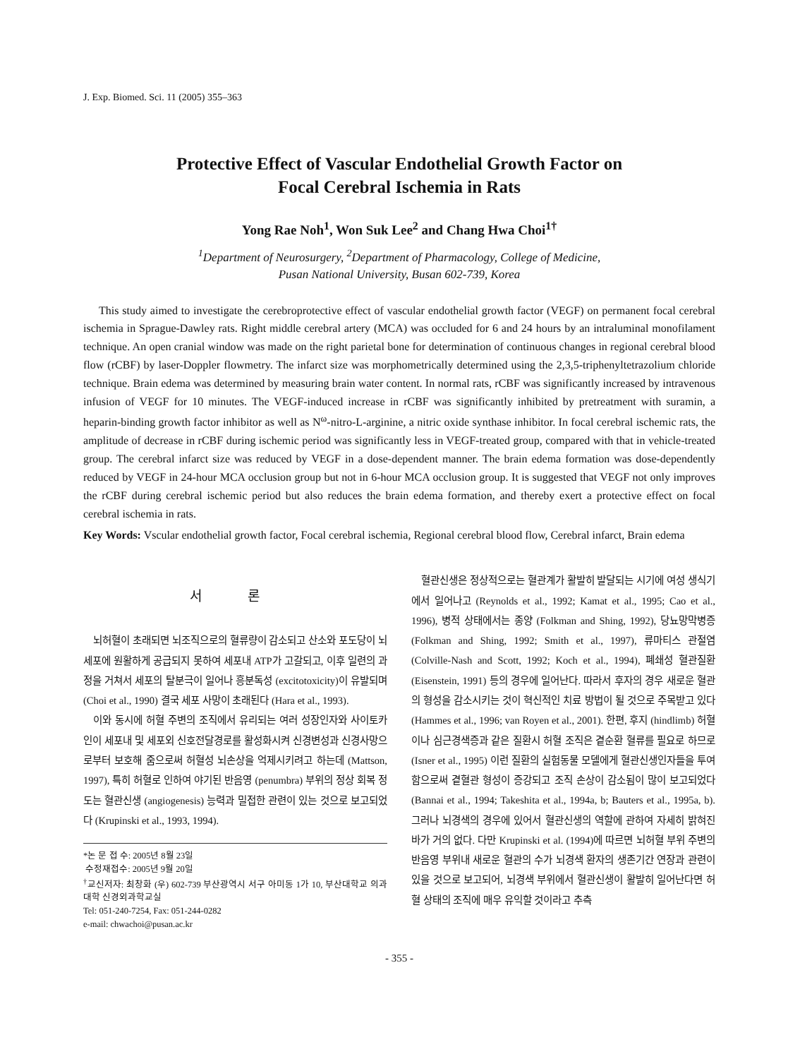J. Exp. Biomed. Sci. 11 (2005) 355–363
Protective Effect of Vascular Endothelial Growth Factor on
Focal Cerebral Ischemia in Rats
Yong Rae Noh<sup>1</sup>, Won Suk Lee<sup>2</sup> and Chang Hwa Choi<sup>1†</sup>
<sup>1</sup> Department of Neurosurgery, <sup>2</sup>Department of Pharmacology, College of Medicine,
Pusan National University, Busan 602-739, Korea
This study aimed to investigate the cerebroprotective effect of vascular endothelial growth factor (VEGF) on permanent focal cerebral ischemia in Sprague-Dawley rats. Right middle cerebral artery (MCA) was occluded for 6 and 24 hours by an intraluminal monofilament technique. An open cranial window was made on the right parietal bone for determination of continuous changes in regional cerebral blood flow (rCBF) by laser-Doppler flowmetry. The infarct size was morphometrically determined using the 2,3,5-triphenyltetrazolium chloride technique. Brain edema was determined by measuring brain water content. In normal rats, rCBF was significantly increased by intravenous infusion of VEGF for 10 minutes. The VEGF-induced increase in rCBF was significantly inhibited by pretreatment with suramin, a heparin-binding growth factor inhibitor as well as N<sup>ω</sup>-nitro-L-arginine, a nitric oxide synthase inhibitor. In focal cerebral ischemic rats, the amplitude of decrease in rCBF during ischemic period was significantly less in VEGF-treated group, compared with that in vehicle-treated group. The cerebral infarct size was reduced by VEGF in a dose-dependent manner. The brain edema formation was dose-dependently reduced by VEGF in 24-hour MCA occlusion group but not in 6-hour MCA occlusion group. It is suggested that VEGF not only improves the rCBF during cerebral ischemic period but also reduces the brain edema formation, and thereby exert a protective effect on focal cerebral ischemia in rats.
Key Words: Vscular endothelial growth factor, Focal cerebral ischemia, Regional cerebral blood flow, Cerebral infarct, Brain edema
서 론
뇌허혈이 초래되면 뇌조직으로의 혈류량이 감소되고 산소와 포도당이 뇌세포에 원활하게 공급되지 못하여 세포내 ATP가 고갈되고, 이후 일련의 과정을 거쳐서 세포의 탈분극이 일어나 흥분독성 (excitotoxicity)이 유발되며 (Choi et al., 1990) 결국 세포 사망이 초래된다 (Hara et al., 1993).
이와 동시에 허혈 주변의 조직에서 유리되는 여러 성장인자와 사이토카인이 세포내 및 세포외 신호전달경로를 활성화시켜 신경변성과 신경사망으로부터 보호해 줌으로써 허혈성 뇌손상을 억제시키려고 하는데 (Mattson, 1997), 특히 허혈로 인하여 야기된 반음영 (penumbra) 부위의 정상 회복 정도는 혈관신생 (angiogenesis) 능력과 밀접한 관련이 있는 것으로 보고되었다 (Krupinski et al., 1993, 1994).
*논 문 접 수: 2005년 8월 23일
수정재접수: 2005년 9월 20일
<sup>†</sup> 교신저자: 최창화 (우) 602-739 부산광역시 서구 아미동 1가 10, 부산대학교 의과대학 신경외과학교실
Tel: 051-240-7254, Fax: 051-244-0282
e-mail: chwachoi@pusan.ac.kr
혈관신생은 정상적으로는 혈관계가 활발히 발달되는 시기에 여성 생식기에서 일어나고 (Reynolds et al., 1992; Kamat et al., 1995; Cao et al., 1996), 병적 상태에서는 종양 (Folkman and Shing, 1992), 당뇨망막병증 (Folkman and Shing, 1992; Smith et al., 1997), 류마티스 관절염 (Colville-Nash and Scott, 1992; Koch et al., 1994), 폐쇄성 혈관질환 (Eisenstein, 1991) 등의 경우에 일어난다. 따라서 후자의 경우 새로운 혈관의 형성을 감소시키는 것이 혁신적인 치료 방법이 될 것으로 주목받고 있다 (Hammes et al., 1996; van Royen et al., 2001). 한편, 후지 (hindlimb) 허혈이나 심근경색증과 같은 질환시 허혈 조직은 곁순환 혈류를 필요로 하므로 (Isner et al., 1995) 이런 질환의 실험동물 모델에게 혈관신생인자들을 투여함으로써 곁혈관 형성이 증강되고 조직 손상이 감소됨이 많이 보고되었다 (Bannai et al., 1994; Takeshita et al., 1994a, b; Bauters et al., 1995a, b). 그러나 뇌경색의 경우에 있어서 혈관신생의 역할에 관하여 자세히 밝혀진 바가 거의 없다. 다만 Krupinski et al. (1994)에 따르면 뇌허혈 부위 주변의 반음영 부위내 새로운 혈관의 수가 뇌경색 환자의 생존기간 연장과 관련이 있을 것으로 보고되어, 뇌경색 부위에서 혈관신생이 활발히 일어난다면 허혈 상태의 조직에 매우 유익할 것이라고 추측
- 355 -